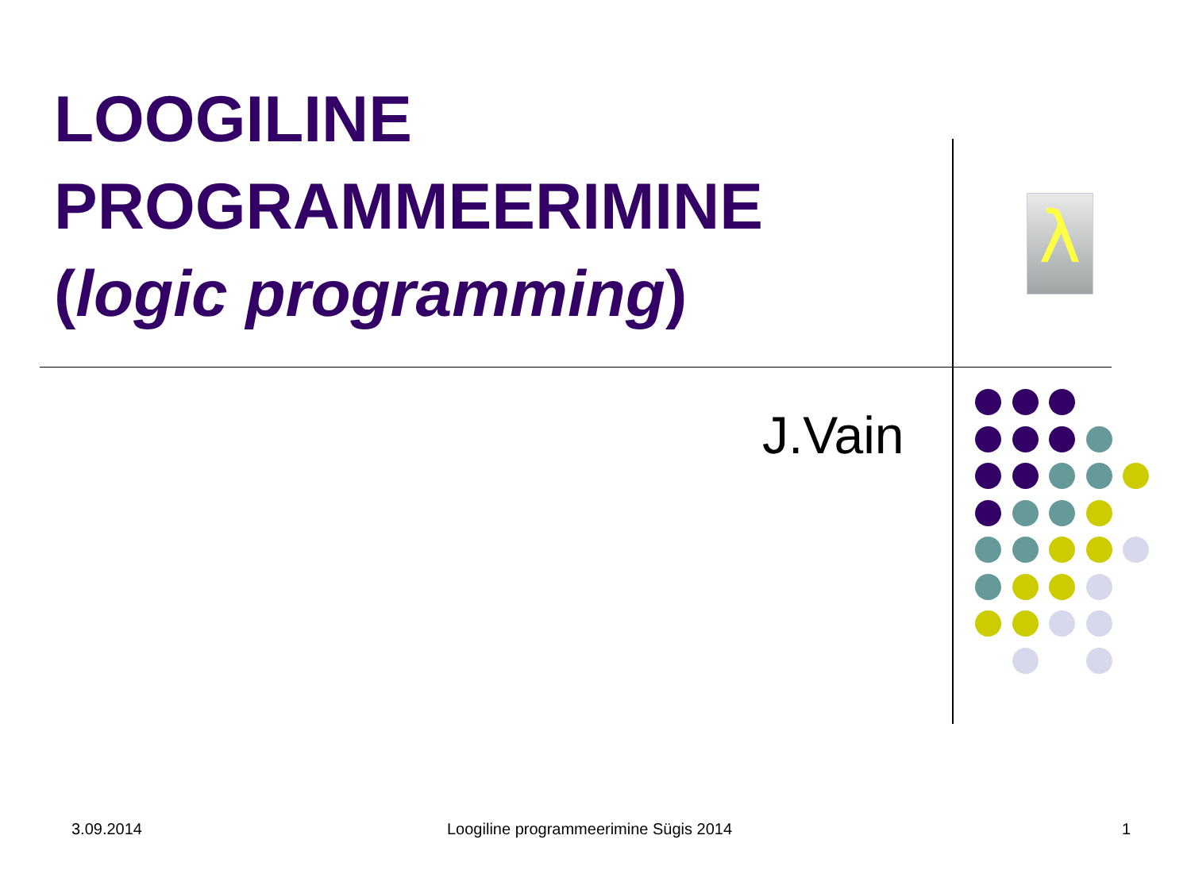LOOGILINE PROGRAMMEERIMINE
(logic programming)
λ
J.Vain
3.09.2014 Loogiline programmeerimine Sügis 2014 1